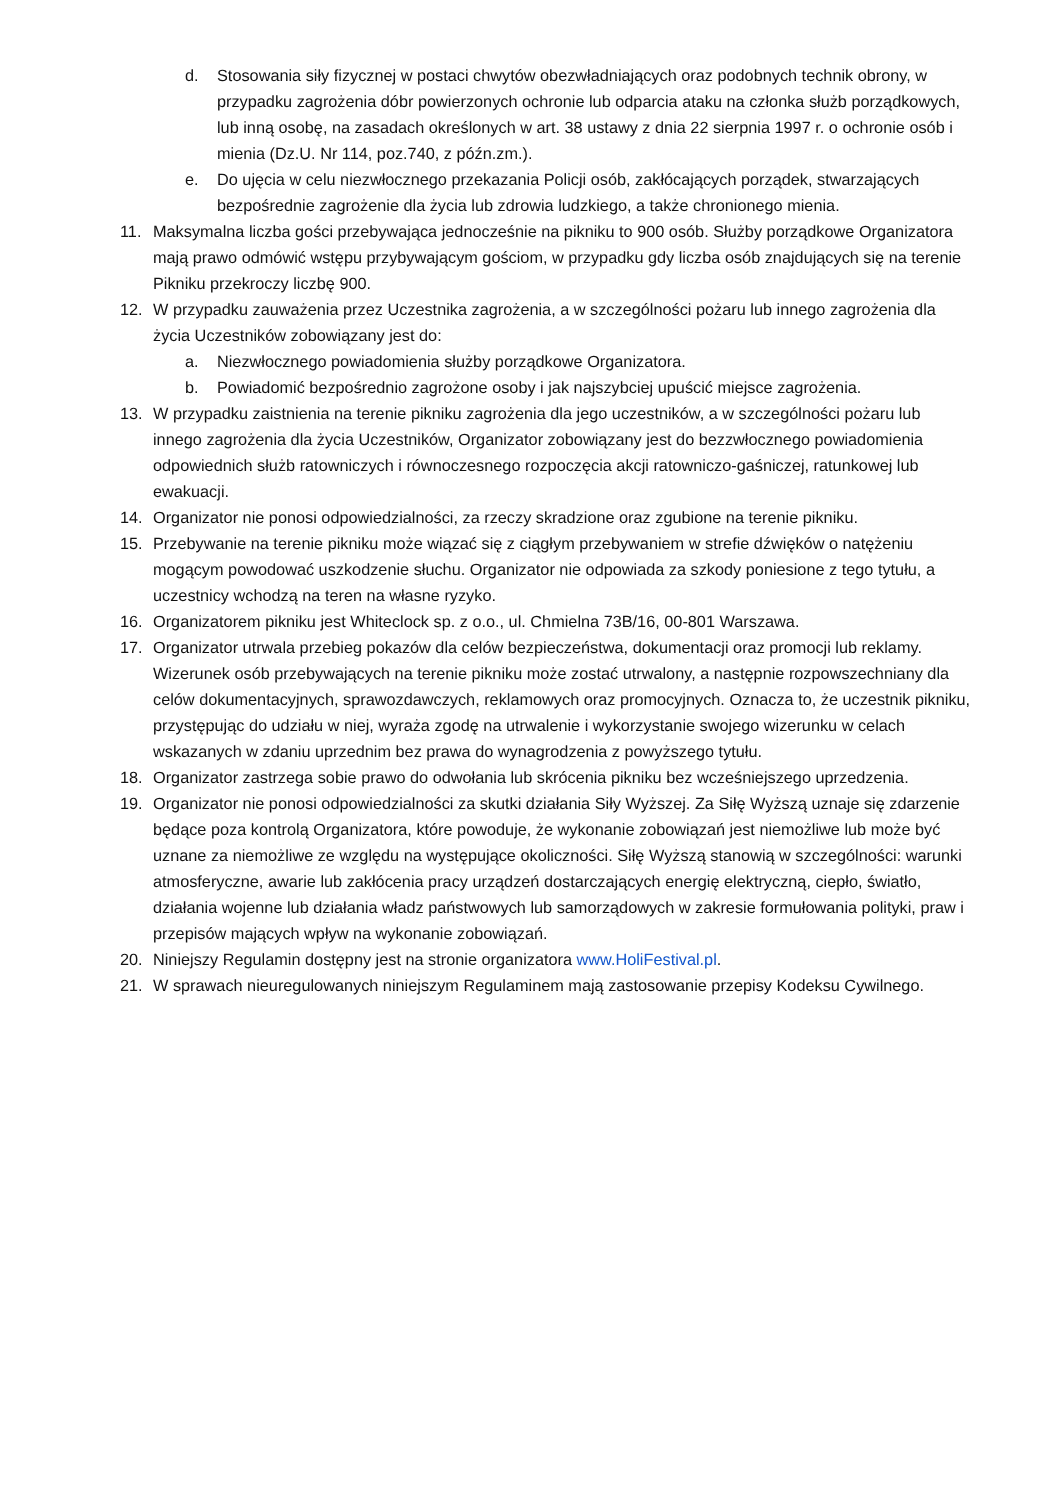d. Stosowania siły fizycznej w postaci chwytów obezwładniających oraz podobnych technik obrony, w przypadku zagrożenia dóbr powierzonych ochronie lub odparcia ataku na członka służb porządkowych, lub inną osobę, na zasadach określonych w art. 38 ustawy z dnia 22 sierpnia 1997 r. o ochronie osób i mienia (Dz.U. Nr 114, poz.740, z późn.zm.).
e. Do ujęcia w celu niezwłocznego przekazania Policji osób, zakłócających porządek, stwarzających bezpośrednie zagrożenie dla życia lub zdrowia ludzkiego, a także chronionego mienia.
11. Maksymalna liczba gości przebywająca jednocześnie na pikniku to 900 osób. Służby porządkowe Organizatora mają prawo odmówić wstępu przybywającym gościom, w przypadku gdy liczba osób znajdujących się na terenie Pikniku przekroczy liczbę 900.
12. W przypadku zauważenia przez Uczestnika zagrożenia, a w szczególności pożaru lub innego zagrożenia dla życia Uczestników zobowiązany jest do:
a. Niezwłocznego powiadomienia służby porządkowe Organizatora.
b. Powiadomić bezpośrednio zagrożone osoby i jak najszybciej upuścić miejsce zagrożenia.
13. W przypadku zaistnienia na terenie pikniku zagrożenia dla jego uczestników, a w szczególności pożaru lub innego zagrożenia dla życia Uczestników, Organizator zobowiązany jest do bezzwłocznego powiadomienia odpowiednich służb ratowniczych i równoczesnego rozpoczęcia akcji ratowniczo-gaśniczej, ratunkowej lub ewakuacji.
14. Organizator nie ponosi odpowiedzialności, za rzeczy skradzione oraz zgubione na terenie pikniku.
15. Przebywanie na terenie pikniku może wiązać się z ciągłym przebywaniem w strefie dźwięków o natężeniu mogącym powodować uszkodzenie słuchu. Organizator nie odpowiada za szkody poniesione z tego tytułu, a uczestnicy wchodzą na teren na własne ryzyko.
16. Organizatorem pikniku jest Whiteclock sp. z o.o., ul. Chmielna 73B/16, 00-801 Warszawa.
17. Organizator utrwala przebieg pokazów dla celów bezpieczeństwa, dokumentacji oraz promocji lub reklamy. Wizerunek osób przebywających na terenie pikniku może zostać utrwalony, a następnie rozpowszechniany dla celów dokumentacyjnych, sprawozdawczych, reklamowych oraz promocyjnych. Oznacza to, że uczestnik pikniku, przystępując do udziału w niej, wyraża zgodę na utrwalenie i wykorzystanie swojego wizerunku w celach wskazanych w zdaniu uprzednim bez prawa do wynagrodzenia z powyższego tytułu.
18. Organizator zastrzega sobie prawo do odwołania lub skrócenia pikniku bez wcześniejszego uprzedzenia.
19. Organizator nie ponosi odpowiedzialności za skutki działania Siły Wyższej. Za Siłę Wyższą uznaje się zdarzenie będące poza kontrolą Organizatora, które powoduje, że wykonanie zobowiązań jest niemożliwe lub może być uznane za niemożliwe ze względu na występujące okoliczności. Siłę Wyższą stanowią w szczególności: warunki atmosferyczne, awarie lub zakłócenia pracy urządzeń dostarczających energię elektryczną, ciepło, światło, działania wojenne lub działania władz państwowych lub samorządowych w zakresie formułowania polityki, praw i przepisów mających wpływ na wykonanie zobowiązań.
20. Niniejszy Regulamin dostępny jest na stronie organizatora www.HoliFestival.pl.
21. W sprawach nieuregulowanych niniejszym Regulaminem mają zastosowanie przepisy Kodeksu Cywilnego.